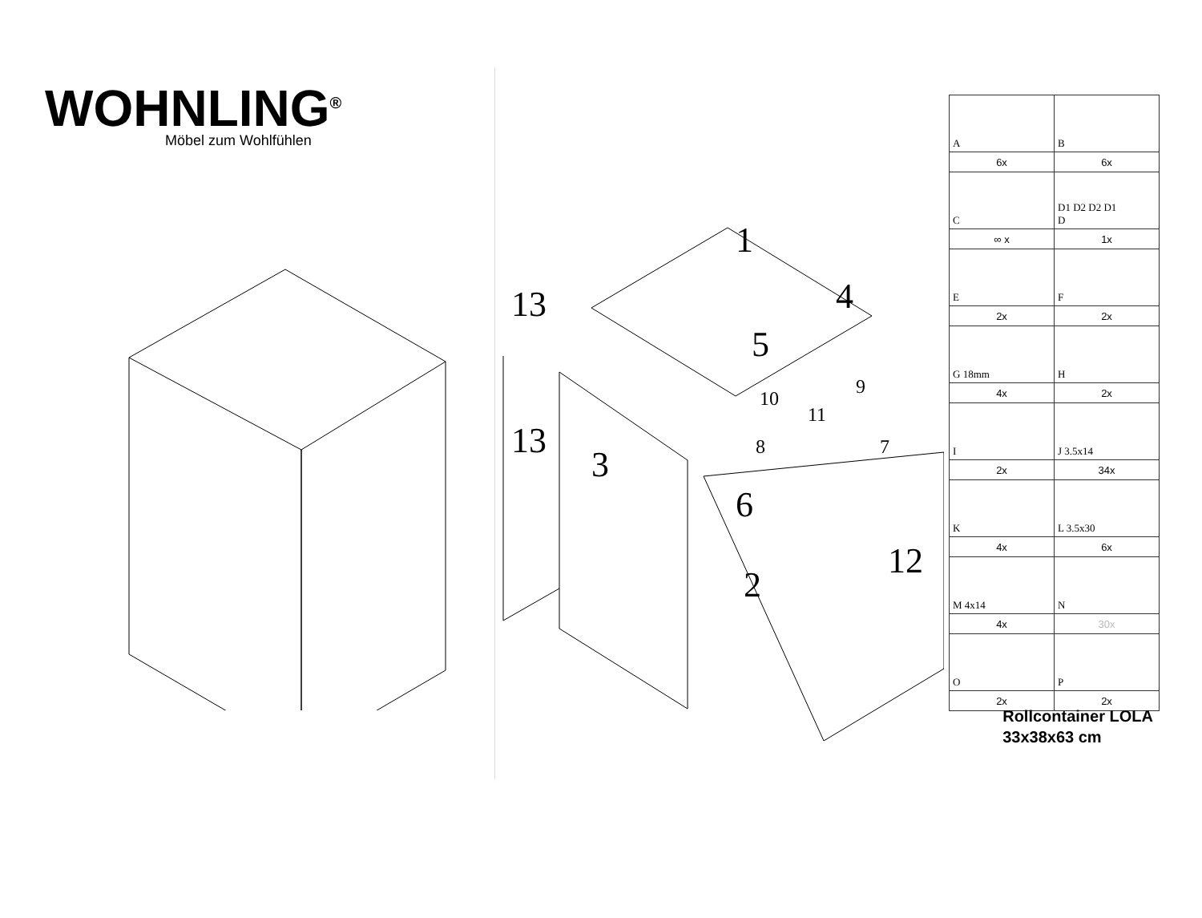WOHNLING<sup>®</sup>
Möbel zum Wohlfühlen
1
13 4
5
13
3
10
9
11
8 7
6
12
2
| A | B |
| 6x | 6x |
| C | D1 D2 D2 D1 D |
| ∞ x | 1x |
| E | F |
| 2x | 2x |
| G 18mm | H |
| 4x | 2x |
| I | J 3.5x14 |
| 2x | 34x |
| K | L 3.5x30 |
| 4x | 6x |
| M 4x14 | N |
| 4x | 30x |
| O | P |
| 2x | 2x |
Rollcontainer LOLA
33x38x63 cm